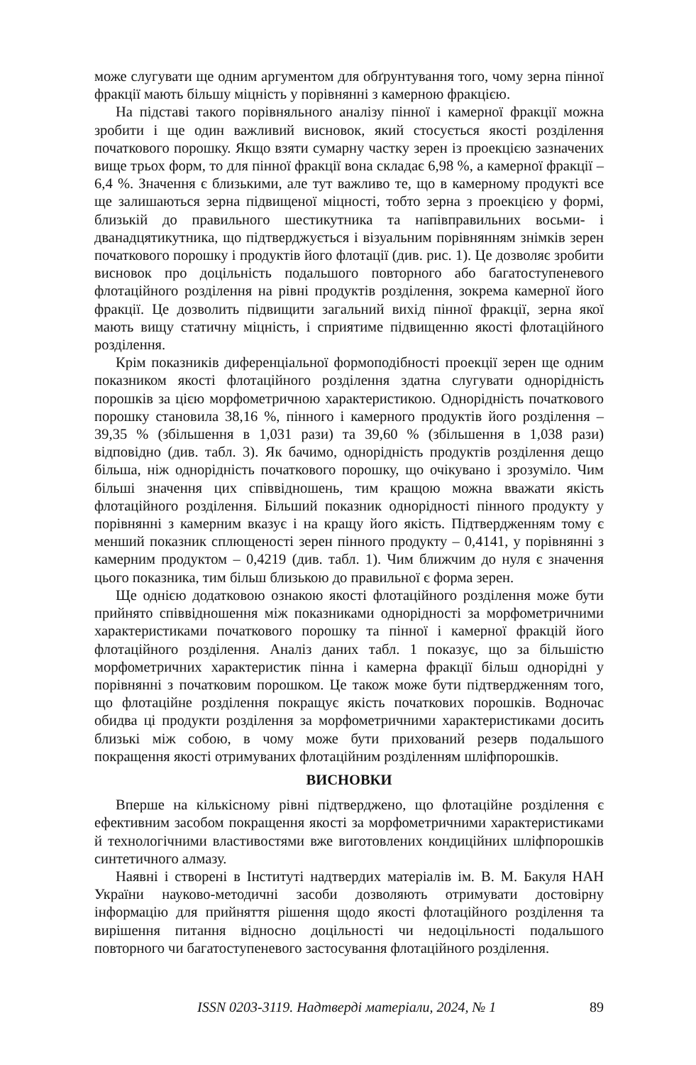може слугувати ще одним аргументом для обґрунтування того, чому зерна пінної фракції мають більшу міцність у порівнянні з камерною фракцією.
На підставі такого порівняльного аналізу пінної і камерної фракції можна зробити і ще один важливий висновок, який стосується якості розділення початкового порошку. Якщо взяти сумарну частку зерен із проекцією зазначених вище трьох форм, то для пінної фракції вона складає 6,98 %, а камерної фракції – 6,4 %. Значення є близькими, але тут важливо те, що в камерному продукті все ще залишаються зерна підвищеної міцності, тобто зерна з проекцією у формі, близькій до правильного шестикутника та напівправильних восьми- і дванадцятикутника, що підтверджується і візуальним порівнянням знімків зерен початкового порошку і продуктів його флотації (див. рис. 1). Це дозволяє зробити висновок про доцільність подальшого повторного або багатоступеневого флотаційного розділення на рівні продуктів розділення, зокрема камерної його фракції. Це дозволить підвищити загальний вихід пінної фракції, зерна якої мають вищу статичну міцність, і сприятиме підвищенню якості флотаційного розділення.
Крім показників диференціальної формоподібності проекції зерен ще одним показником якості флотаційного розділення здатна слугувати однорідність порошків за цією морфометричною характеристикою. Однорідність початкового порошку становила 38,16 %, пінного і камерного продуктів його розділення – 39,35 % (збільшення в 1,031 рази) та 39,60 % (збільшення в 1,038 рази) відповідно (див. табл. 3). Як бачимо, однорідність продуктів розділення дещо більша, ніж однорідність початкового порошку, що очікувано і зрозуміло. Чим більші значення цих співвідношень, тим кращою можна вважати якість флотаційного розділення. Більший показник однорідності пінного продукту у порівнянні з камерним вказує і на кращу його якість. Підтвердженням тому є менший показник сплющеності зерен пінного продукту – 0,4141, у порівнянні з камерним продуктом – 0,4219 (див. табл. 1). Чим ближчим до нуля є значення цього показника, тим більш близькою до правильної є форма зерен.
Ще однією додатковою ознакою якості флотаційного розділення може бути прийнято співвідношення між показниками однорідності за морфометричними характеристиками початкового порошку та пінної і камерної фракцій його флотаційного розділення. Аналіз даних табл. 1 показує, що за більшістю морфометричних характеристик пінна і камерна фракції більш однорідні у порівнянні з початковим порошком. Це також може бути підтвердженням того, що флотаційне розділення покращує якість початкових порошків. Водночас обидва ці продукти розділення за морфометричними характеристиками досить близькі між собою, в чому може бути прихований резерв подальшого покращення якості отримуваних флотаційним розділенням шліфпорошків.
ВИСНОВКИ
Вперше на кількісному рівні підтверджено, що флотаційне розділення є ефективним засобом покращення якості за морфометричними характеристиками й технологічними властивостями вже виготовлених кондиційних шліфпорошків синтетичного алмазу.
Наявні і створені в Інституті надтвердих матеріалів ім. В. М. Бакуля НАН України науково-методичні засоби дозволяють отримувати достовірну інформацію для прийняття рішення щодо якості флотаційного розділення та вирішення питання відносно доцільності чи недоцільності подальшого повторного чи багатоступеневого застосування флотаційного розділення.
ISSN 0203-3119. Надтверді матеріали, 2024, № 1 89